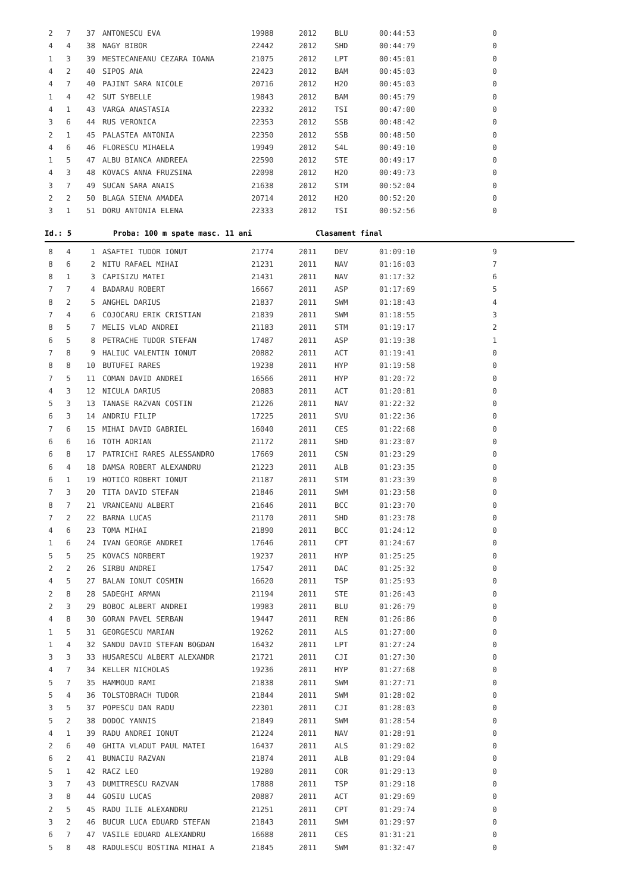| 2 | 7 | 37 | ANTONESCU EVA | 19988 | 2012 | BLU | 00:44:53 | 0 |
| 4 | 4 | 38 | NAGY BIBOR | 22442 | 2012 | SHD | 00:44:79 | 0 |
| 1 | 3 | 39 | MESTECANEANU CEZARA IOANA | 21075 | 2012 | LPT | 00:45:01 | 0 |
| 4 | 2 | 40 | SIPOS ANA | 22423 | 2012 | BAM | 00:45:03 | 0 |
| 4 | 7 | 40 | PAJINT SARA NICOLE | 20716 | 2012 | H2O | 00:45:03 | 0 |
| 1 | 4 | 42 | SUT SYBELLE | 19843 | 2012 | BAM | 00:45:79 | 0 |
| 4 | 1 | 43 | VARGA ANASTASIA | 22332 | 2012 | TSI | 00:47:00 | 0 |
| 3 | 6 | 44 | RUS VERONICA | 22353 | 2012 | SSB | 00:48:42 | 0 |
| 2 | 1 | 45 | PALASTEA ANTONIA | 22350 | 2012 | SSB | 00:48:50 | 0 |
| 4 | 6 | 46 | FLORESCU MIHAELA | 19949 | 2012 | S4L | 00:49:10 | 0 |
| 1 | 5 | 47 | ALBU BIANCA ANDREEA | 22590 | 2012 | STE | 00:49:17 | 0 |
| 4 | 3 | 48 | KOVACS ANNA FRUZSINA | 22098 | 2012 | H2O | 00:49:73 | 0 |
| 3 | 7 | 49 | SUCAN SARA ANAIS | 21638 | 2012 | STM | 00:52:04 | 0 |
| 2 | 2 | 50 | BLAGA SIENA AMADEA | 20714 | 2012 | H2O | 00:52:20 | 0 |
| 3 | 1 | 51 | DORU ANTONIA ELENA | 22333 | 2012 | TSI | 00:52:56 | 0 |
Id.: 5 Proba: 100 m spate masc. 11 ani Clasament final
| 8 | 4 | 1 | ASAFTEI TUDOR IONUT | 21774 | 2011 | DEV | 01:09:10 | 9 |
| 8 | 6 | 2 | NITU RAFAEL MIHAI | 21231 | 2011 | NAV | 01:16:03 | 7 |
| 8 | 1 | 3 | CAPISIZU MATEI | 21431 | 2011 | NAV | 01:17:32 | 6 |
| 7 | 7 | 4 | BADARAU ROBERT | 16667 | 2011 | ASP | 01:17:69 | 5 |
| 8 | 2 | 5 | ANGHEL DARIUS | 21837 | 2011 | SWM | 01:18:43 | 4 |
| 7 | 4 | 6 | COJOCARU ERIK CRISTIAN | 21839 | 2011 | SWM | 01:18:55 | 3 |
| 8 | 5 | 7 | MELIS VLAD ANDREI | 21183 | 2011 | STM | 01:19:17 | 2 |
| 6 | 5 | 8 | PETRACHE TUDOR STEFAN | 17487 | 2011 | ASP | 01:19:38 | 1 |
| 7 | 8 | 9 | HALIUC VALENTIN IONUT | 20882 | 2011 | ACT | 01:19:41 | 0 |
| 8 | 8 | 10 | BUTUFEI RARES | 19238 | 2011 | HYP | 01:19:58 | 0 |
| 7 | 5 | 11 | COMAN DAVID ANDREI | 16566 | 2011 | HYP | 01:20:72 | 0 |
| 4 | 3 | 12 | NICULA DARIUS | 20883 | 2011 | ACT | 01:20:81 | 0 |
| 5 | 3 | 13 | TANASE RAZVAN COSTIN | 21226 | 2011 | NAV | 01:22:32 | 0 |
| 6 | 3 | 14 | ANDRIU FILIP | 17225 | 2011 | SVU | 01:22:36 | 0 |
| 7 | 6 | 15 | MIHAI DAVID GABRIEL | 16040 | 2011 | CES | 01:22:68 | 0 |
| 6 | 6 | 16 | TOTH ADRIAN | 21172 | 2011 | SHD | 01:23:07 | 0 |
| 6 | 8 | 17 | PATRICHI RARES ALESSANDRO | 17669 | 2011 | CSN | 01:23:29 | 0 |
| 6 | 4 | 18 | DAMSA ROBERT ALEXANDRU | 21223 | 2011 | ALB | 01:23:35 | 0 |
| 6 | 1 | 19 | HOTICO ROBERT IONUT | 21187 | 2011 | STM | 01:23:39 | 0 |
| 7 | 3 | 20 | TITA DAVID STEFAN | 21846 | 2011 | SWM | 01:23:58 | 0 |
| 8 | 7 | 21 | VRANCEANU ALBERT | 21646 | 2011 | BCC | 01:23:70 | 0 |
| 7 | 2 | 22 | BARNA LUCAS | 21170 | 2011 | SHD | 01:23:78 | 0 |
| 4 | 6 | 23 | TOMA MIHAI | 21890 | 2011 | BCC | 01:24:12 | 0 |
| 1 | 6 | 24 | IVAN GEORGE ANDREI | 17646 | 2011 | CPT | 01:24:67 | 0 |
| 5 | 5 | 25 | KOVACS NORBERT | 19237 | 2011 | HYP | 01:25:25 | 0 |
| 2 | 2 | 26 | SIRBU ANDREI | 17547 | 2011 | DAC | 01:25:32 | 0 |
| 4 | 5 | 27 | BALAN IONUT COSMIN | 16620 | 2011 | TSP | 01:25:93 | 0 |
| 2 | 8 | 28 | SADEGHI ARMAN | 21194 | 2011 | STE | 01:26:43 | 0 |
| 2 | 3 | 29 | BOBOC ALBERT ANDREI | 19983 | 2011 | BLU | 01:26:79 | 0 |
| 4 | 8 | 30 | GORAN PAVEL SERBAN | 19447 | 2011 | REN | 01:26:86 | 0 |
| 1 | 5 | 31 | GEORGESCU MARIAN | 19262 | 2011 | ALS | 01:27:00 | 0 |
| 1 | 4 | 32 | SANDU DAVID STEFAN BOGDAN | 16432 | 2011 | LPT | 01:27:24 | 0 |
| 3 | 3 | 33 | HUSARESCU ALBERT ALEXANDR | 21721 | 2011 | CJI | 01:27:30 | 0 |
| 4 | 7 | 34 | KELLER NICHOLAS | 19236 | 2011 | HYP | 01:27:68 | 0 |
| 5 | 7 | 35 | HAMMOUD RAMI | 21838 | 2011 | SWM | 01:27:71 | 0 |
| 5 | 4 | 36 | TOLSTOBRACH TUDOR | 21844 | 2011 | SWM | 01:28:02 | 0 |
| 3 | 5 | 37 | POPESCU DAN RADU | 22301 | 2011 | CJI | 01:28:03 | 0 |
| 5 | 2 | 38 | DODOC YANNIS | 21849 | 2011 | SWM | 01:28:54 | 0 |
| 4 | 1 | 39 | RADU ANDREI IONUT | 21224 | 2011 | NAV | 01:28:91 | 0 |
| 2 | 6 | 40 | GHITA VLADUT PAUL MATEI | 16437 | 2011 | ALS | 01:29:02 | 0 |
| 6 | 2 | 41 | BUNACIU RAZVAN | 21874 | 2011 | ALB | 01:29:04 | 0 |
| 5 | 1 | 42 | RACZ LEO | 19280 | 2011 | COR | 01:29:13 | 0 |
| 3 | 7 | 43 | DUMITRESCU RAZVAN | 17888 | 2011 | TSP | 01:29:18 | 0 |
| 3 | 8 | 44 | GOSIU LUCAS | 20887 | 2011 | ACT | 01:29:69 | 0 |
| 2 | 5 | 45 | RADU ILIE ALEXANDRU | 21251 | 2011 | CPT | 01:29:74 | 0 |
| 3 | 2 | 46 | BUCUR LUCA EDUARD STEFAN | 21843 | 2011 | SWM | 01:29:97 | 0 |
| 6 | 7 | 47 | VASILE EDUARD ALEXANDRU | 16688 | 2011 | CES | 01:31:21 | 0 |
| 5 | 8 | 48 | RADULESCU BOSTINA MIHAI A | 21845 | 2011 | SWM | 01:32:47 | 0 |